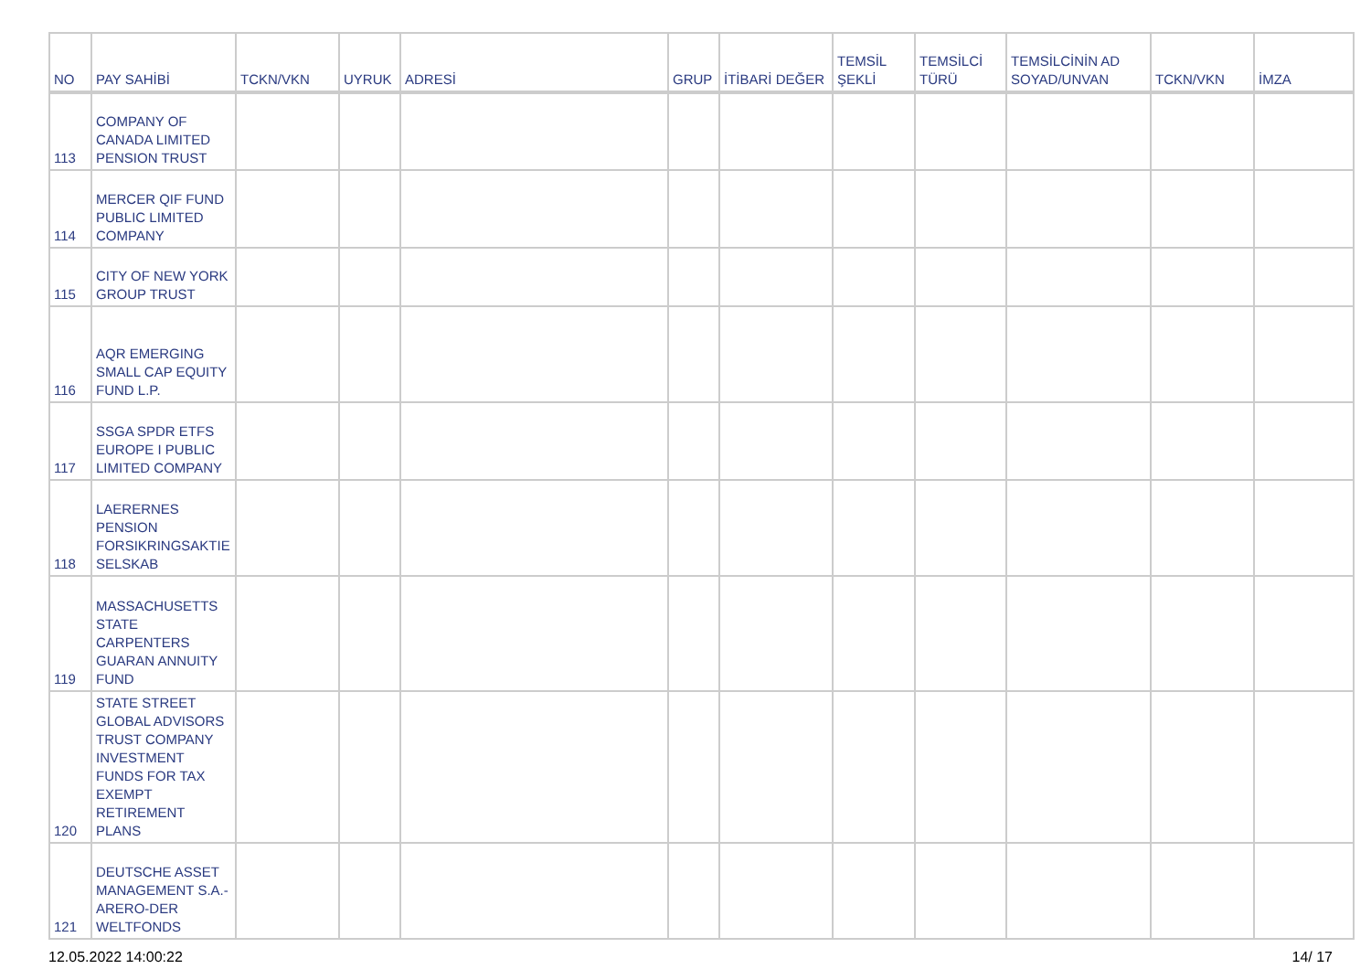| NO | PAY SAHİBİ | TCKN/VKN | UYRUK | ADRESİ | GRUP | İTİBARİ DEĞER | TEMSİL ŞEKLİ | TEMSİLCİ TÜRÜ | TEMSİLCİNİN AD SOYAD/UNVAN | TCKN/VKN | İMZA |
| --- | --- | --- | --- | --- | --- | --- | --- | --- | --- | --- | --- |
| 113 | COMPANY OF CANADA LIMITED PENSION TRUST | | | | | | | | | | |
| 114 | MERCER QIF FUND PUBLIC LIMITED COMPANY | | | | | | | | | | |
| 115 | CITY OF NEW YORK GROUP TRUST | | | | | | | | | | |
| 116 | AQR EMERGING SMALL CAP EQUITY FUND L.P. | | | | | | | | | | |
| 117 | SSGA SPDR ETFS EUROPE I PUBLIC LIMITED COMPANY | | | | | | | | | | |
| 118 | LAERERNES PENSION FORSIKRINGSAKTIE SELSKAB | | | | | | | | | | |
| 119 | MASSACHUSETTS STATE CARPENTERS GUARAN ANNUITY FUND | | | | | | | | | | |
| 120 | STATE STREET GLOBAL ADVISORS TRUST COMPANY INVESTMENT FUNDS FOR TAX EXEMPT RETIREMENT PLANS | | | | | | | | | | |
| 121 | DEUTSCHE ASSET MANAGEMENT S.A.-ARERO-DER WELTFONDS | | | | | | | | | | |
12.05.2022 14:00:22 14/ 17